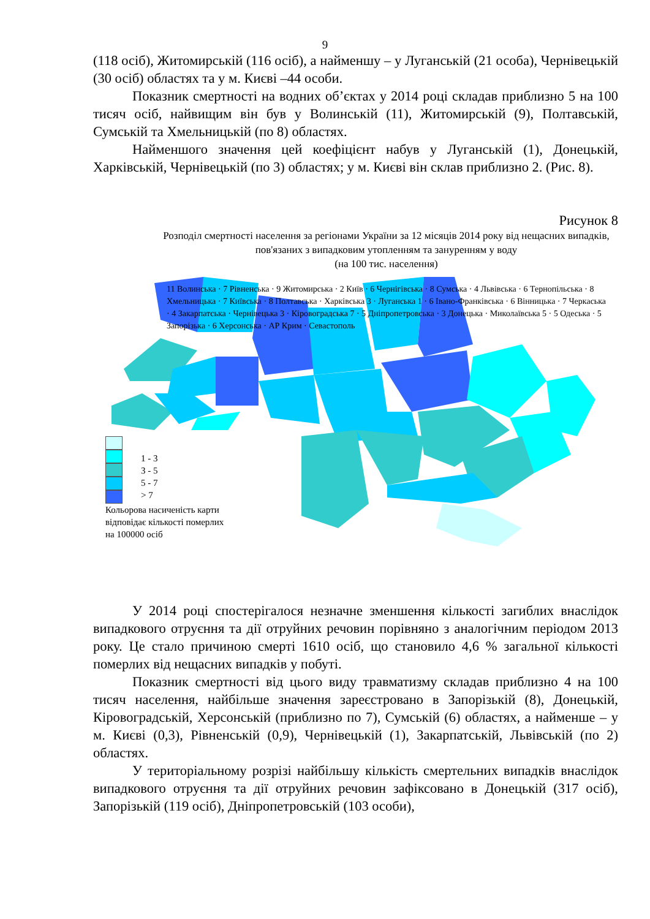9
(118 осіб), Житомирській (116 осіб), а найменшу – у Луганській (21 особа), Чернівецькій (30 осіб) областях та у м. Києві –44 особи.
Показник смертності на водних об’єктах у 2014 році складав приблизно 5 на 100 тисяч осіб, найвищим він був у Волинській (11), Житомирській (9), Полтавській, Сумській та Хмельницькій (по 8) областях.
Найменшого значення цей коефіцієнт набув у Луганській (1), Донецькій, Харківській, Чернівецькій (по 3) областях; у м. Києві він склав приблизно 2. (Рис. 8).
Рисунок 8
Розподіл смертності населення за регіонами України за 12 місяців 2014 року від нещасних випадків, пов'язаних з випадковим утопленням та зануренням у воду
(на 100 тис. населення)
1 - 3
3 - 5
5 - 7
> 7
Кольорова насиченість карти
відповідає кількості померлих
на 100000 осіб
11 Волинська · 7 Рівненська · 9 Житомирська · 2 Київ · 6 Чернігівська · 8 Сумська · 4 Львівська · 6 Тернопільська · 8 Хмельницька · 7 Київська · 8 Полтавська · Харківська 3 · Луганська 1 · 6 Івано-Франківська · 6 Вінницька · 7 Черкаська · 4 Закарпатська · Чернівецька 3 · Кіровоградська 7 · 5 Дніпропетровська · 3 Донецька · Миколаївська 5 · 5 Одеська · 5 Запорізька · 6 Херсонська · АР Крим · Севастополь
У 2014 році спостерігалося незначне зменшення кількості загиблих внаслідок випадкового отруєння та дії отруйних речовин порівняно з аналогічним періодом 2013 року. Це стало причиною смерті 1610 осіб, що становило 4,6 % загальної кількості померлих від нещасних випадків у побуті.
Показник смертності від цього виду травматизму складав приблизно 4 на 100 тисяч населення, найбільше значення зареєстровано в Запорізькій (8), Донецькій, Кіровоградській, Херсонській (приблизно по 7), Сумській (6) областях, а найменше – у м. Києві (0,3), Рівненській (0,9), Чернівецькій (1), Закарпатській, Львівській (по 2) областях.
У територіальному розрізі найбільшу кількість смертельних випадків внаслідок випадкового отруєння та дії отруйних речовин зафіксовано в Донецькій (317 осіб), Запорізькій (119 осіб), Дніпропетровській (103 особи),